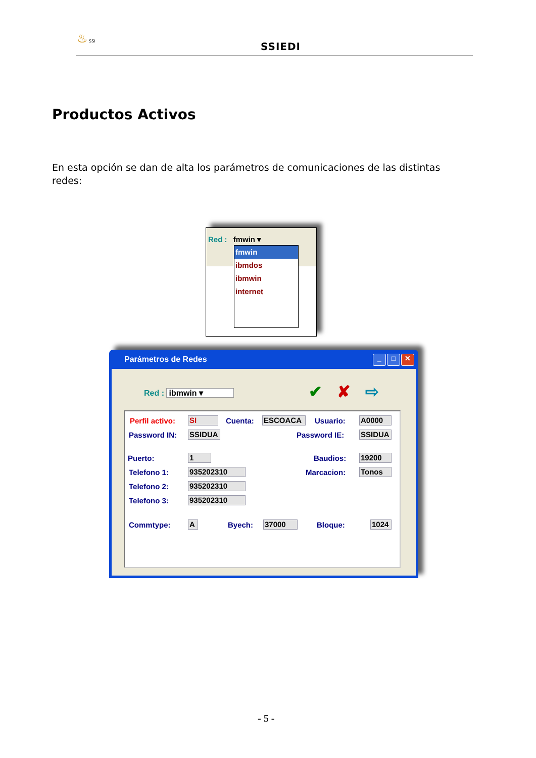♨ SSI
SSIEDI
Productos Activos
En esta opción se dan de alta los parámetros de comunicaciones de las distintas redes:
Red : fmwin ▾
fmwin
ibmdos
ibmwin
internet
Parámetros de Redes
_ □ ✕
Red : ibmwin ▾ ✔ ✘ ⇨
Perfil activo: SI Cuenta: ESCOACA Usuario: A0000
Password IN: SSIDUA Password IE: SSIDUA
Puerto: 1 Baudios: 19200
Telefono 1: 935202310 Marcacion: Tonos
Telefono 2: 935202310
Telefono 3: 935202310
Commtype: A Byech: 37000 Bloque: 1024
- 5 -